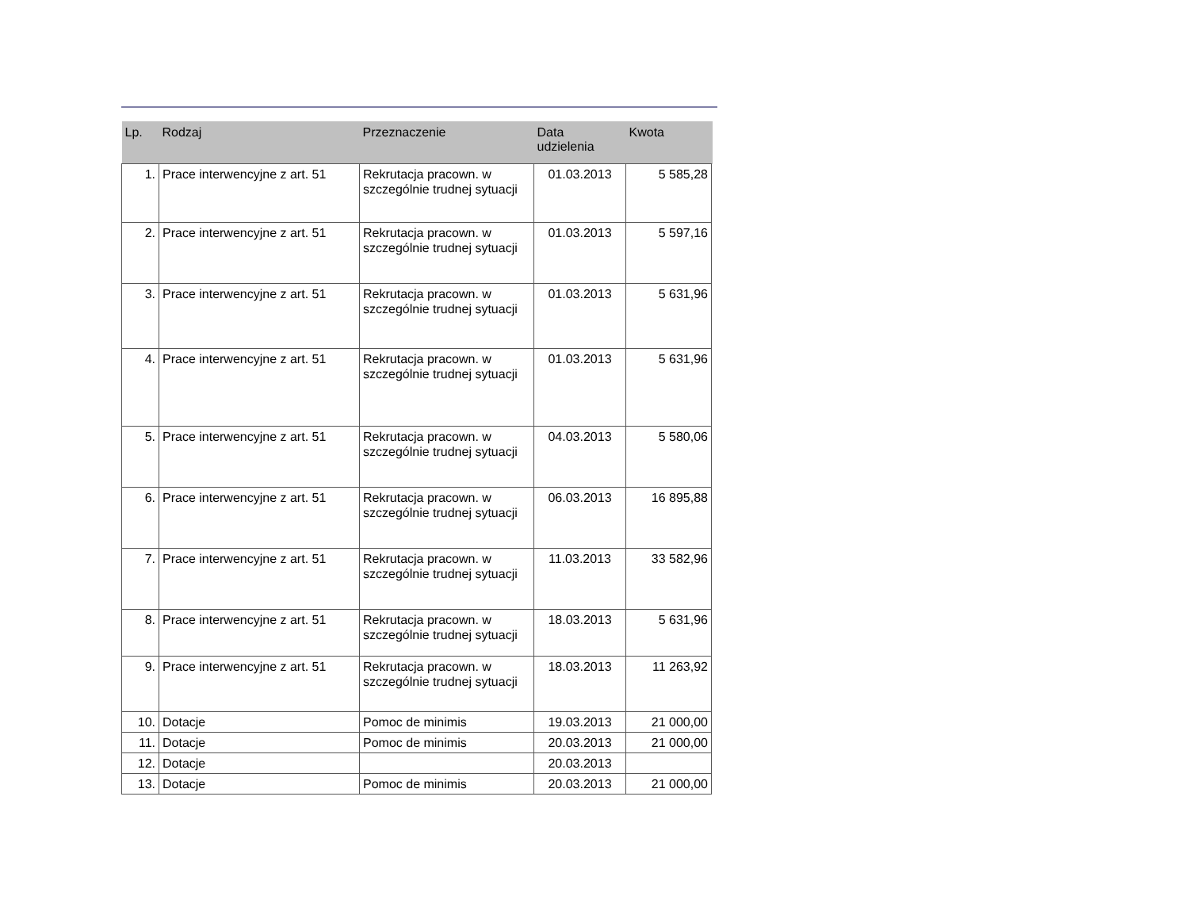| Lp. | Rodzaj | Przeznaczenie | Data udzielenia | Kwota | |
| --- | --- | --- | --- | --- | --- |
| 1. | Prace interwencyjne z art. 51 | Rekrutacja pracown. w szczególnie trudnej sytuacji | 01.03.2013 | 5 585,28 | |
| 2. | Prace interwencyjne z art. 51 | Rekrutacja pracown. w szczególnie trudnej sytuacji | 01.03.2013 | 5 597,16 | |
| 3. | Prace interwencyjne z art. 51 | Rekrutacja pracown. w szczególnie trudnej sytuacji | 01.03.2013 | 5 631,96 | |
| 4. | Prace interwencyjne z art. 51 | Rekrutacja pracown. w szczególnie trudnej sytuacji | 01.03.2013 | 5 631,96 | |
| 5. | Prace interwencyjne z art. 51 | Rekrutacja pracown. w szczególnie trudnej sytuacji | 04.03.2013 | 5 580,06 | |
| 6. | Prace interwencyjne z art. 51 | Rekrutacja pracown. w szczególnie trudnej sytuacji | 06.03.2013 | 16 895,88 | |
| 7. | Prace interwencyjne z art. 51 | Rekrutacja pracown. w szczególnie trudnej sytuacji | 11.03.2013 | 33 582,96 | |
| 8. | Prace interwencyjne z art. 51 | Rekrutacja pracown. w szczególnie trudnej sytuacji | 18.03.2013 | 5 631,96 | |
| 9. | Prace interwencyjne z art. 51 | Rekrutacja pracown. w szczególnie trudnej sytuacji | 18.03.2013 | 11 263,92 | |
| 10. | Dotacje | Pomoc de minimis | 19.03.2013 | 21 000,00 | |
| 11. | Dotacje | Pomoc de minimis | 20.03.2013 | 21 000,00 | |
| 12. | Dotacje | | 20.03.2013 | | |
| 13. | Dotacje | Pomoc de minimis | 20.03.2013 | 21 000,00 | |